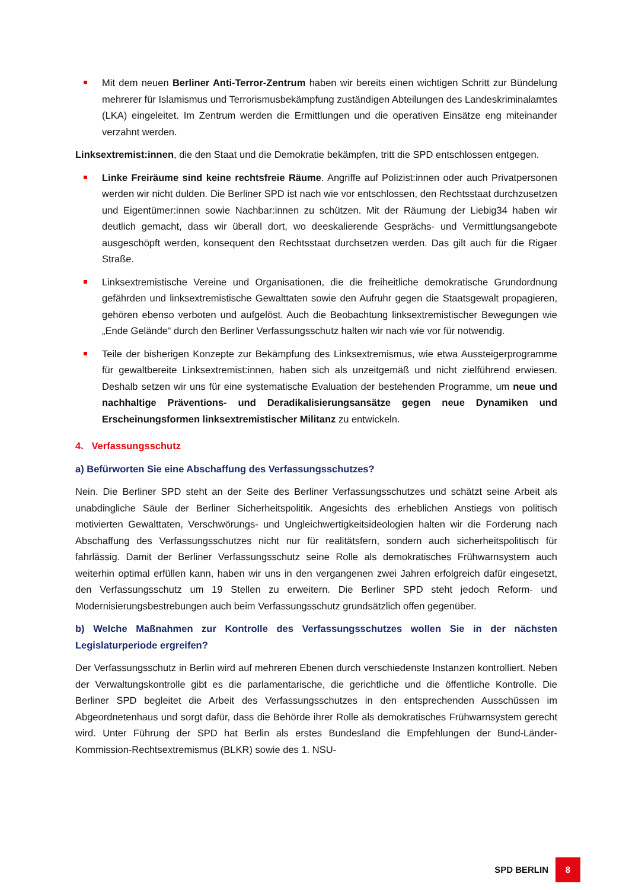Mit dem neuen Berliner Anti-Terror-Zentrum haben wir bereits einen wichtigen Schritt zur Bündelung mehrerer für Islamismus und Terrorismusbekämpfung zuständigen Abteilungen des Landeskriminalamtes (LKA) eingeleitet. Im Zentrum werden die Ermittlungen und die operativen Einsätze eng miteinander verzahnt werden.
Linksextremist:innen, die den Staat und die Demokratie bekämpfen, tritt die SPD entschlossen entgegen.
Linke Freiräume sind keine rechtsfreie Räume. Angriffe auf Polizist:innen oder auch Privatpersonen werden wir nicht dulden. Die Berliner SPD ist nach wie vor entschlossen, den Rechtsstaat durchzusetzen und Eigentümer:innen sowie Nachbar:innen zu schützen. Mit der Räumung der Liebig34 haben wir deutlich gemacht, dass wir überall dort, wo deeskalierende Gesprächs- und Vermittlungsangebote ausgeschöpft werden, konsequent den Rechtsstaat durchsetzen werden. Das gilt auch für die Rigaer Straße.
Linksextremistische Vereine und Organisationen, die die freiheitliche demokratische Grundordnung gefährden und linksextremistische Gewalttaten sowie den Aufruhr gegen die Staatsgewalt propagieren, gehören ebenso verboten und aufgelöst. Auch die Beobachtung linksextremistischer Bewegungen wie „Ende Gelände“ durch den Berliner Verfassungsschutz halten wir nach wie vor für notwendig.
Teile der bisherigen Konzepte zur Bekämpfung des Linksextremismus, wie etwa Aussteigerprogramme für gewaltbereite Linksextremist:innen, haben sich als unzeitgemäß und nicht zielführend erwiesen. Deshalb setzen wir uns für eine systematische Evaluation der bestehenden Programme, um neue und nachhaltige Präventions- und Deradikalisierungsansätze gegen neue Dynamiken und Erscheinungsformen linksextremistischer Militanz zu entwickeln.
4. Verfassungsschutz
a) Befürworten Sie eine Abschaffung des Verfassungsschutzes?
Nein. Die Berliner SPD steht an der Seite des Berliner Verfassungsschutzes und schätzt seine Arbeit als unabdingliche Säule der Berliner Sicherheitspolitik. Angesichts des erheblichen Anstiegs von politisch motivierten Gewalttaten, Verschwörungs- und Ungleichwertigkeitsideologien halten wir die Forderung nach Abschaffung des Verfassungsschutzes nicht nur für realitätsfern, sondern auch sicherheitspolitisch für fahrlässig. Damit der Berliner Verfassungsschutz seine Rolle als demokratisches Frühwarnsystem auch weiterhin optimal erfüllen kann, haben wir uns in den vergangenen zwei Jahren erfolgreich dafür eingesetzt, den Verfassungsschutz um 19 Stellen zu erweitern. Die Berliner SPD steht jedoch Reform- und Modernisierungsbestrebungen auch beim Verfassungsschutz grundsätzlich offen gegenüber.
b) Welche Maßnahmen zur Kontrolle des Verfassungsschutzes wollen Sie in der nächsten Legislaturperiode ergreifen?
Der Verfassungsschutz in Berlin wird auf mehreren Ebenen durch verschiedenste Instanzen kontrolliert. Neben der Verwaltungskontrolle gibt es die parlamentarische, die gerichtliche und die öffentliche Kontrolle. Die Berliner SPD begleitet die Arbeit des Verfassungsschutzes in den entsprechenden Ausschüssen im Abgeordnetenhaus und sorgt dafür, dass die Behörde ihrer Rolle als demokratisches Frühwarnsystem gerecht wird. Unter Führung der SPD hat Berlin als erstes Bundesland die Empfehlungen der Bund-Länder-Kommission-Rechtsextremismus (BLKR) sowie des 1. NSU-
SPD BERLIN 8